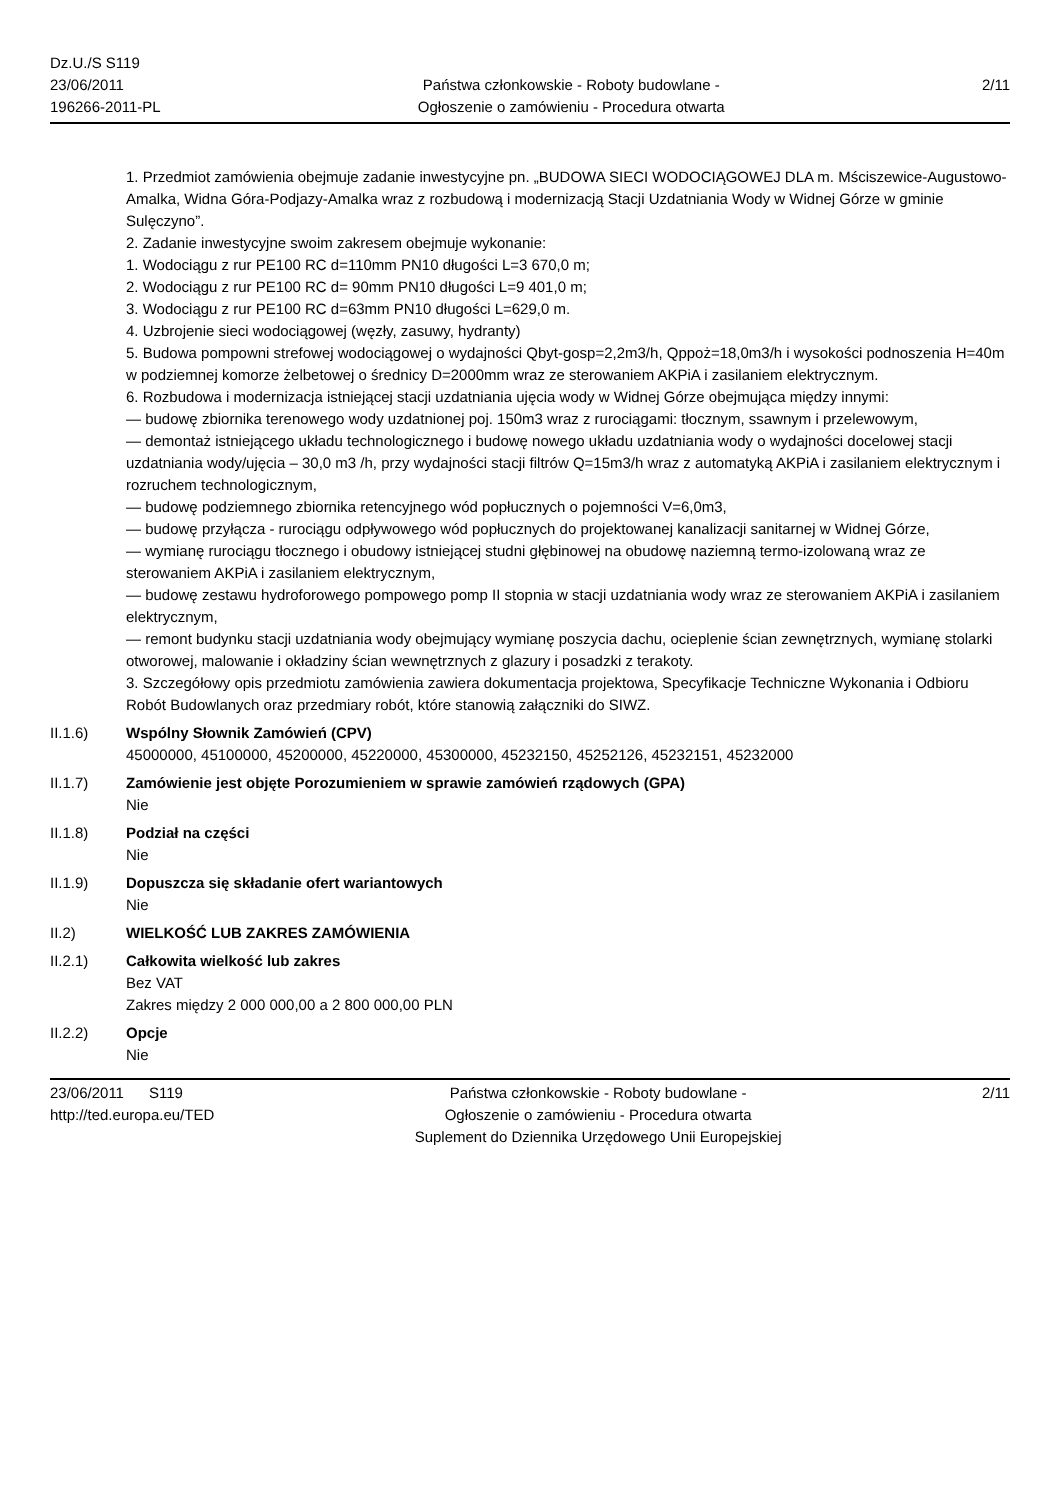Dz.U./S S119
23/06/2011
196266-2011-PL
Państwa członkowskie - Roboty budowlane -
Ogłoszenie o zamówieniu - Procedura otwarta
2/11
1. Przedmiot zamówienia obejmuje zadanie inwestycyjne pn. „BUDOWA SIECI WODOCIĄGOWEJ DLA m. Mściszewice-Augustowo-Amalka, Widna Góra-Podjazy-Amalka wraz z rozbudową i modernizacją Stacji Uzdatniania Wody w Widnej Górze w gminie Sulęczyno”.
2. Zadanie inwestycyjne swoim zakresem obejmuje wykonanie:
1. Wodociągu z rur PE100 RC d=110mm PN10 długości L=3 670,0 m;
2. Wodociągu z rur PE100 RC d= 90mm PN10 długości L=9 401,0 m;
3. Wodociągu z rur PE100 RC d=63mm PN10 długości L=629,0 m.
4. Uzbrojenie sieci wodociągowej (węzły, zasuwy, hydranty)
5. Budowa pompowni strefowej wodociągowej o wydajności Qbyt-gosp=2,2m3/h, Qppoż=18,0m3/h i wysokości podnoszenia H=40m w podziemnej komorze żelbetowej o średnicy D=2000mm wraz ze sterowaniem AKPiA i zasilaniem elektrycznym.
6. Rozbudowa i modernizacja istniejącej stacji uzdatniania ujęcia wody w Widnej Górze obejmująca między innymi:
— budowę zbiornika terenowego wody uzdatnionej poj. 150m3 wraz z rurociągami: tłocznym, ssawnym i przelewowym,
— demontaż istniejącego układu technologicznego i budowę nowego układu uzdatniania wody o wydajności docelowej stacji uzdatniania wody/ujęcia – 30,0 m3 /h, przy wydajności stacji filtrów Q=15m3/h wraz z automatyką AKPiA i zasilaniem elektrycznym i rozruchem technologicznym,
— budowę podziemnego zbiornika retencyjnego wód popłucznych o pojemności V=6,0m3,
— budowę przyłącza - rurociągu odpływowego wód popłucznych do projektowanej kanalizacji sanitarnej w Widnej Górze,
— wymianę rurociągu tłocznego i obudowy istniejącej studni głębinowej na obudowę naziemną termo-izolowaną wraz ze sterowaniem AKPiA i zasilaniem elektrycznym,
— budowę zestawu hydroforowego pompowego pomp II stopnia w stacji uzdatniania wody wraz ze sterowaniem AKPiA i zasilaniem elektrycznym,
— remont budynku stacji uzdatniania wody obejmujący wymianę poszycia dachu, ocieplenie ścian zewnętrznych, wymianę stolarki otworowej, malowanie i okładziny ścian wewnętrznych z glazury i posadzki z terakoty.
3. Szczegółowy opis przedmiotu zamówienia zawiera dokumentacja projektowa, Specyfikacje Techniczne Wykonania i Odbioru Robót Budowlanych oraz przedmiary robót, które stanowią załączniki do SIWZ.
II.1.6) Wspólny Słownik Zamówień (CPV)
45000000, 45100000, 45200000, 45220000, 45300000, 45232150, 45252126, 45232151, 45232000
II.1.7) Zamówienie jest objęte Porozumieniem w sprawie zamówień rządowych (GPA)
Nie
II.1.8) Podział na części
Nie
II.1.9) Dopuszcza się składanie ofert wariantowych
Nie
II.2) WIELKOŚĆ LUB ZAKRES ZAMÓWIENIA
II.2.1) Całkowita wielkość lub zakres
Bez VAT
Zakres między 2 000 000,00 a 2 800 000,00 PLN
II.2.2) Opcje
Nie
23/06/2011 S119
http://ted.europa.eu/TED
Państwa członkowskie - Roboty budowlane -
Ogłoszenie o zamówieniu - Procedura otwarta
Suplement do Dziennika Urzędowego Unii Europejskiej
2/11